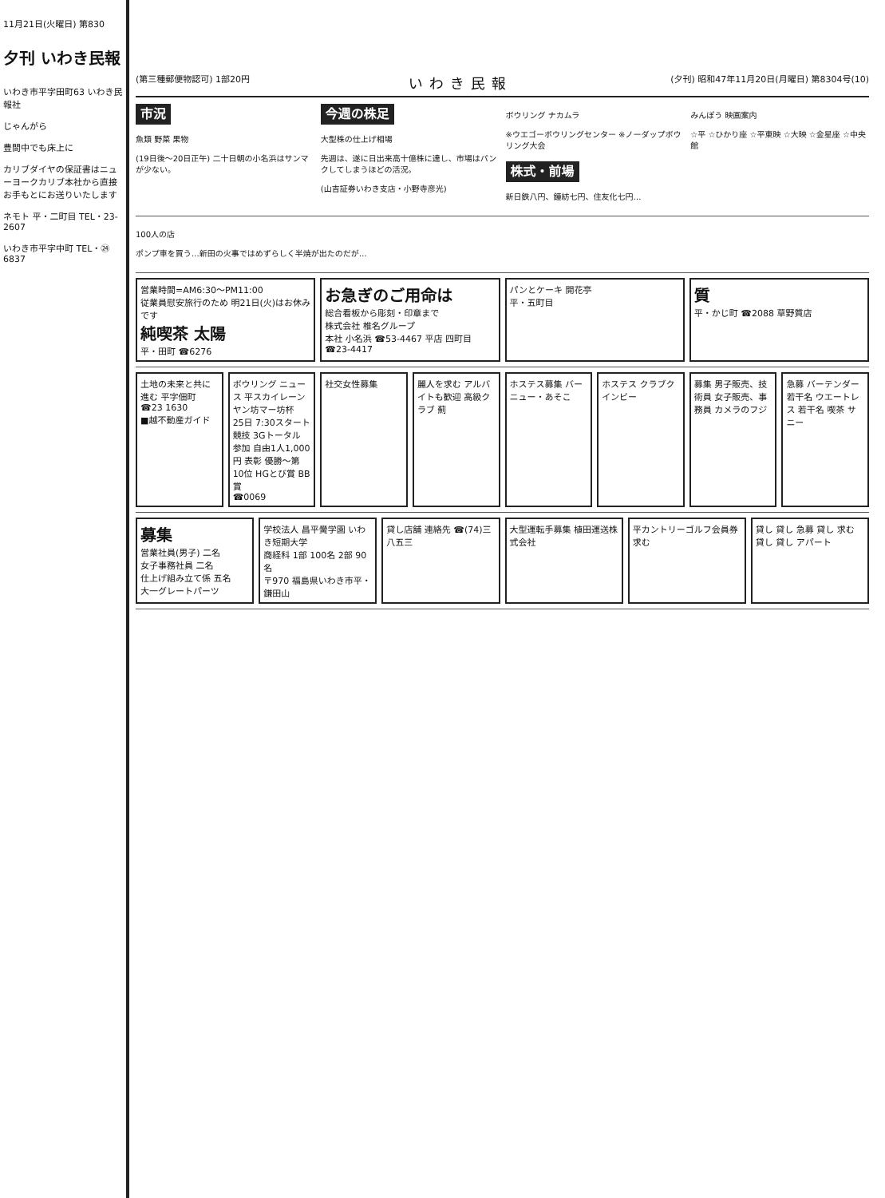11月21日(火曜日) 第830
夕刊 いわき民報
いわき市平字田町63 いわき民報社
じゃんがら
豊間中でも床上に
カリブダイヤの保証書はニューヨークカリブ本社から直接お手もとにお送りいたします
ネモト 平・二町目 TEL・23-2607
いわき市平字中町 TEL・㉔6837
(第三種郵便物認可) 1部20円 いわき民報 (夕刊) 昭和47年11月20日(月曜日) 第8304号(10)
市況
魚類 野菜 果物
(19日後～20日正午) 二十日朝の小名浜はサンマが少ない。
今週の株足
大型株の仕上げ相場
先週は、遂に日出来高十億株に達し、市場はパンクしてしまうほどの活況。
(山吉証券いわき支店・小野寺彦光)
ボウリング ナカムラ
※ウエゴーボウリングセンター ※ノーダップボウリング大会
株式・前場
新日鉄八円、鐘紡七円、住友化七円…
みんぽう 映画案内
☆平 ☆ひかり座 ☆平東映 ☆大映 ☆金星座 ☆中央館
100人の店
ポンプ車を買う…新田の火事ではめずらしく半焼が出たのだが…
営業時間=AM6:30～PM11:00
従業員慰安旅行のため 明21日(火)はお休みです
純喫茶 太陽
平・田町 ☎6276
お急ぎのご用命は
総合看板から彫刻・印章まで
株式会社 椎名グループ
本社 小名浜 ☎53-4467 平店 四町目 ☎23-4417
パンとケーキ 開花亭
平・五町目
質
平・かじ町 ☎2088 草野質店
土地の未来と共に進む 平字佃町 ☎23 1630
■越不動産ガイド
ボウリング ニュース 平スカイレーン
ヤン坊マー坊杯
25日 7:30スタート 競技 3Gトータル 参加 自由1人1,000円 表彰 優勝～第10位 HGとび賞 BB賞
☎0069
社交女性募集 麗人を求む アルバイトも歓迎 高級クラブ 薊
ホステス募集 バー ニュー・あそこ ホステス クラブクインビー 募集 男子販売、技術員 女子販売、事務員 カメラのフジ
急募 バーテンダー 若干名 ウエートレス 若干名 喫茶 サニー
募集
営業社員(男子) 二名
女子事務社員 二名
仕上げ組み立て係 五名
大一グレートパーツ
学校法人 昌平黌学園 いわき短期大学
商経科 1部 100名 2部 90名
〒970 福島県いわき市平・鎌田山
貸し店舗 連絡先 ☎(74)三八五三 大型運転手募集 植田運送株式会社 平カントリーゴルフ会員券求む 貸し 貸し 急募 貸し 求む 貸し 貸し アパート